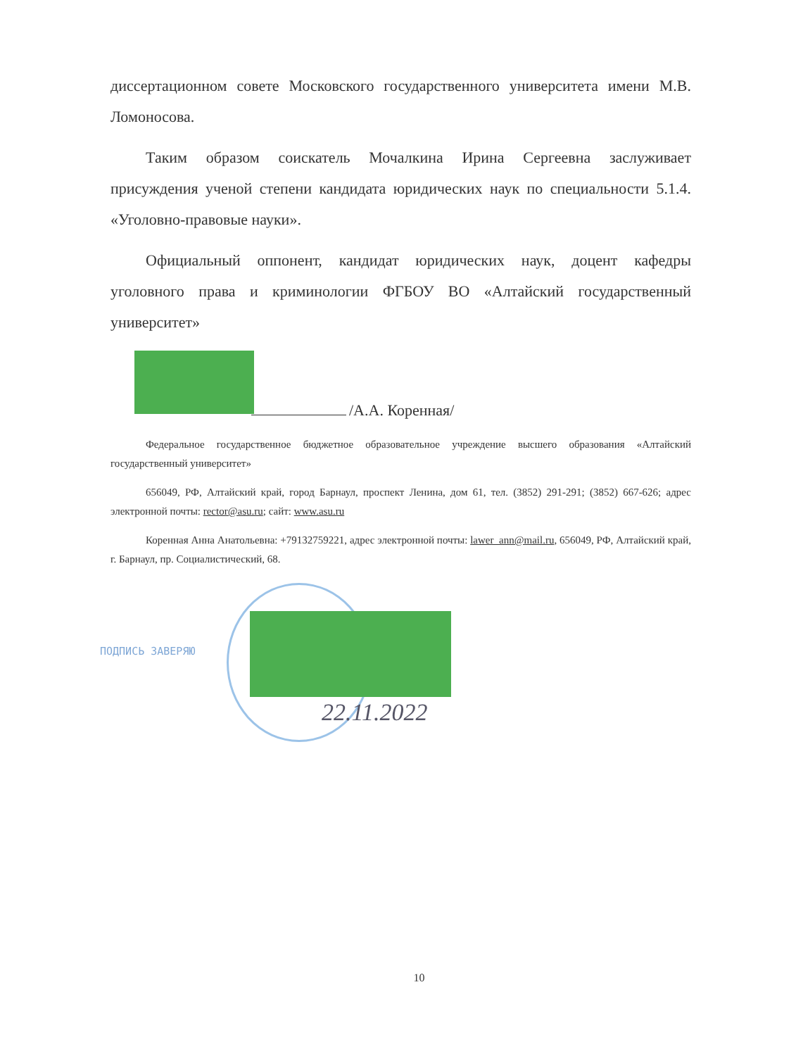диссертационном совете Московского государственного университета имени М.В. Ломоносова.
Таким образом соискатель Мочалкина Ирина Сергеевна заслуживает присуждения ученой степени кандидата юридических наук по специальности 5.1.4. «Уголовно-правовые науки».
Официальный оппонент, кандидат юридических наук, доцент кафедры уголовного права и криминологии ФГБОУ ВО «Алтайский государственный университет»
/А.А. Коренная/
Федеральное государственное бюджетное образовательное учреждение высшего образования «Алтайский государственный университет»
656049, РФ, Алтайский край, город Барнаул, проспект Ленина, дом 61, тел. (3852) 291-291; (3852) 667-626; адрес электронной почты: rector@asu.ru; сайт: www.asu.ru
Коренная Анна Анатольевна: +79132759221, адрес электронной почты: lawer_ann@mail.ru, 656049, РФ, Алтайский край, г. Барнаул, пр. Социалистический, 68.
ПОДПИСЬ ЗАВЕРЯЮ
22.11.2022
10